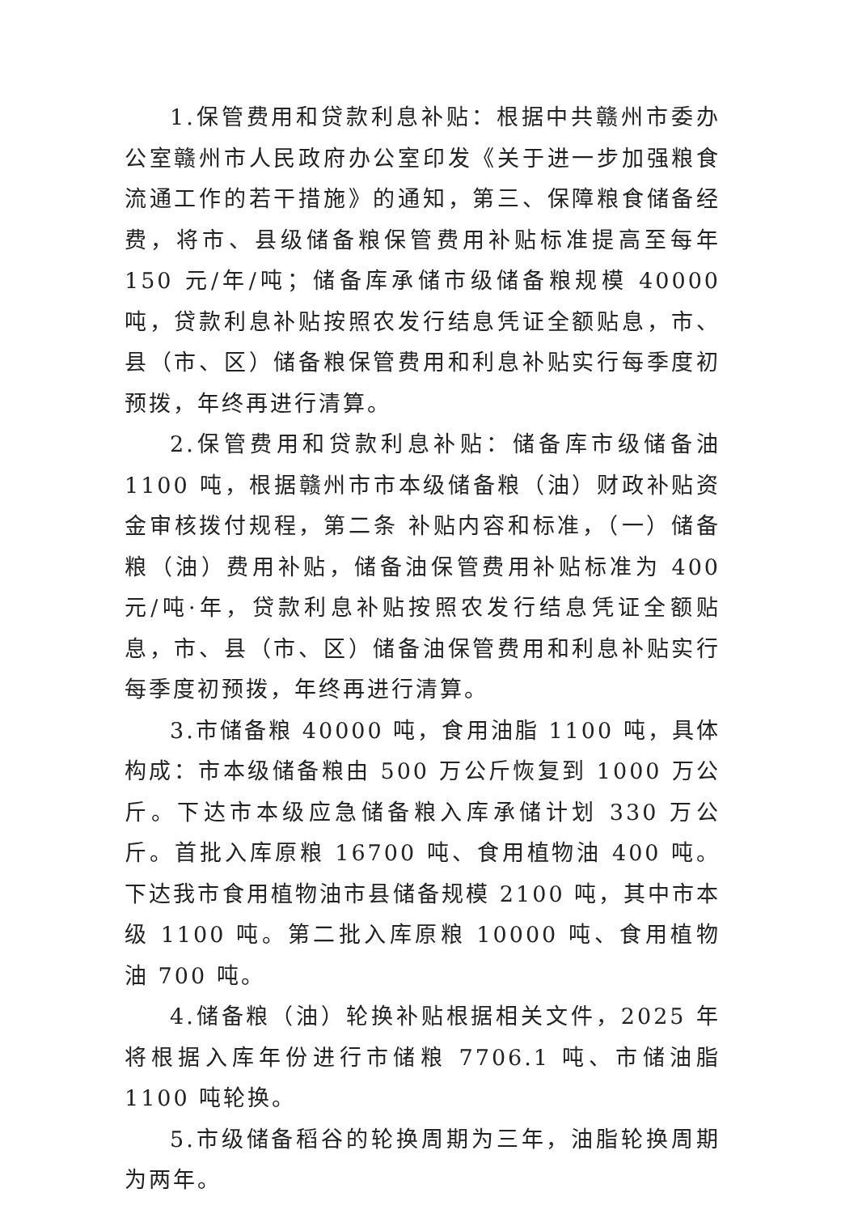1.保管费用和贷款利息补贴：根据中共赣州市委办公室赣州市人民政府办公室印发《关于进一步加强粮食流通工作的若干措施》的通知，第三、保障粮食储备经费，将市、县级储备粮保管费用补贴标准提高至每年 150 元/年/吨；储备库承储市级储备粮规模 40000 吨，贷款利息补贴按照农发行结息凭证全额贴息，市、县（市、区）储备粮保管费用和利息补贴实行每季度初预拨，年终再进行清算。
2.保管费用和贷款利息补贴：储备库市级储备油 1100 吨，根据赣州市市本级储备粮（油）财政补贴资金审核拨付规程，第二条 补贴内容和标准，（一）储备粮（油）费用补贴，储备油保管费用补贴标准为 400 元/吨·年，贷款利息补贴按照农发行结息凭证全额贴息，市、县（市、区）储备油保管费用和利息补贴实行每季度初预拨，年终再进行清算。
3.市储备粮 40000 吨，食用油脂 1100 吨，具体构成：市本级储备粮由 500 万公斤恢复到 1000 万公斤。下达市本级应急储备粮入库承储计划 330 万公斤。首批入库原粮 16700 吨、食用植物油 400 吨。下达我市食用植物油市县储备规模 2100 吨，其中市本级 1100 吨。第二批入库原粮 10000 吨、食用植物油 700 吨。
4.储备粮（油）轮换补贴根据相关文件，2025 年将根据入库年份进行市储粮 7706.1 吨、市储油脂 1100 吨轮换。
5.市级储备稻谷的轮换周期为三年，油脂轮换周期为两年。